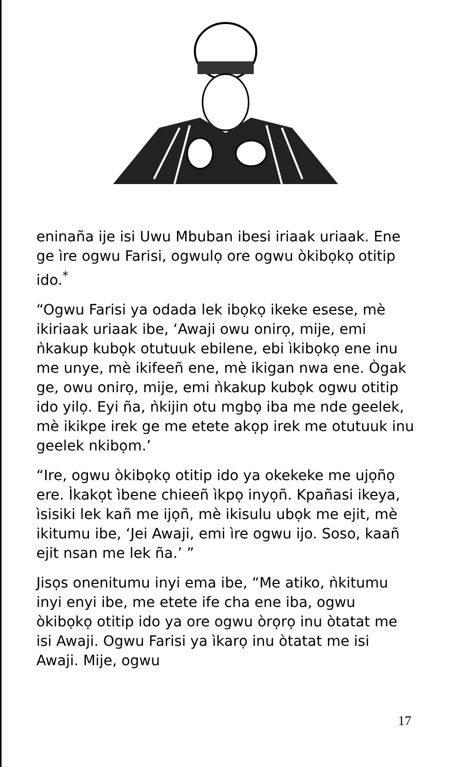eninaña ije isi Uwu Mbuban ibesi iriaak uriaak. Ene ge ìre ogwu Farisi, ogwulọ ore ogwu òkibọkọ otitip ido.<sup>*</sup>
“Ogwu Farisi ya odada lek ibọkọ ikeke esese, mè ikiriaak uriaak ibe, ‘Awaji owu onirọ, mije, emi ǹkakup kubọk otutuuk ebilene, ebi ìkibọkọ ene inu me unye, mè ikifeeñ ene, mè ikigan nwa ene. Ògak ge, owu onirọ, mije, emi ǹkakup kubọk ogwu otitip ido yilọ. Eyi ña, ǹkijin otu mgbọ iba me nde geelek, mè ikikpe irek ge me etete akọp irek me otutuuk inu geelek nkibọm.’
“Ire, ogwu òkibọkọ otitip ido ya okekeke me ujọñọ ere. Ìkakọt ìbene chieeñ ìkpọ inyọñ. Kpañasi ikeya, ìsisiki lek kañ me ijọñ, mè ikisulu ubọk me ejit, mè ikitumu ibe, ‘Jei Awaji, emi ìre ogwu ijo. Soso, kaañ ejit nsan me lek ña.’ ”
Jisọs onenitumu inyi ema ibe, “Me atiko, ǹkitumu inyi enyi ibe, me etete ife cha ene iba, ogwu òkibọkọ otitip ido ya ore ogwu òrọrọ inu òtatat me isi Awaji. Ogwu Farisi ya ìkarọ inu òtatat me isi Awaji. Mije, ogwu
17